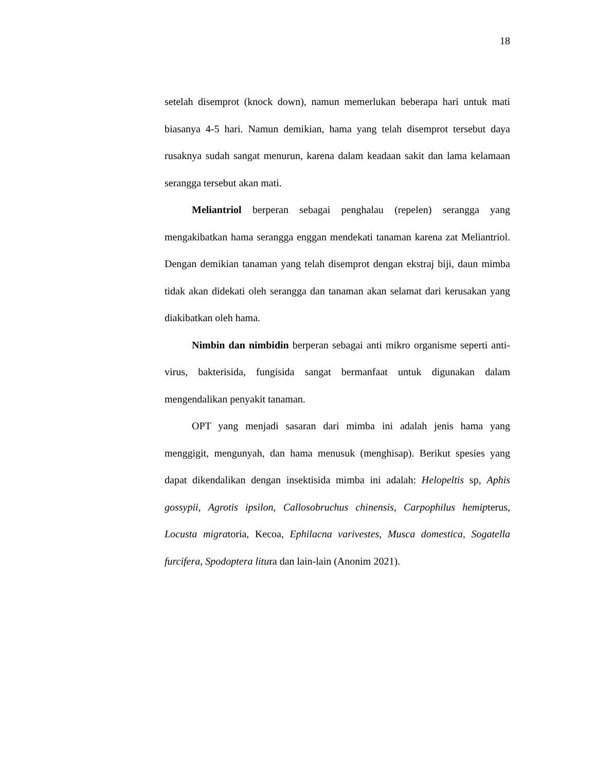18
setelah disemprot (knock down), namun memerlukan beberapa hari untuk mati biasanya 4-5 hari. Namun demikian, hama yang telah disemprot tersebut daya rusaknya sudah sangat menurun, karena dalam keadaan sakit dan lama kelamaan serangga tersebut akan mati.
Meliantriol berperan sebagai penghalau (repelen) serangga yang mengakibatkan hama serangga enggan mendekati tanaman karena zat Meliantriol. Dengan demikian tanaman yang telah disemprot dengan ekstraj biji, daun mimba tidak akan didekati oleh serangga dan tanaman akan selamat dari kerusakan yang diakibatkan oleh hama.
Nimbin dan nimbidin berperan sebagai anti mikro organisme seperti anti-virus, bakterisida, fungisida sangat bermanfaat untuk digunakan dalam mengendalikan penyakit tanaman.
OPT yang menjadi sasaran dari mimba ini adalah jenis hama yang menggigit, mengunyah, dan hama menusuk (menghisap). Berikut spesies yang dapat dikendalikan dengan insektisida mimba ini adalah: Helopeltis sp, Aphis gossypii, Agrotis ipsilon, Callosobruchus chinensis, Carpophilus hemipterus, Locusta migratoria, Kecoa, Ephilacna varivestes, Musca domestica, Sogatella furcifera, Spodoptera litura dan lain-lain (Anonim 2021).